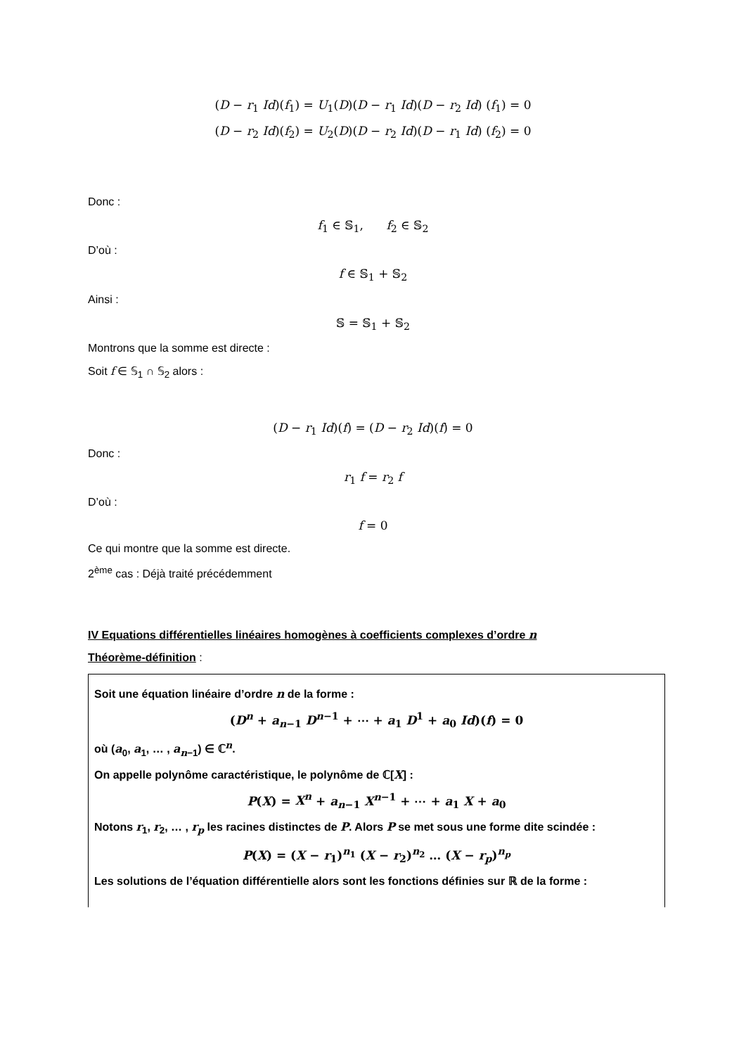(D − r<sub>1</sub> Id)(f<sub>1</sub>) = U<sub>1</sub>(D)(D − r<sub>1</sub> Id)(D − r<sub>2</sub> Id) (f<sub>1</sub>) = 0
(D − r<sub>2</sub> Id)(f<sub>2</sub>) = U<sub>2</sub>(D)(D − r<sub>2</sub> Id)(D − r<sub>1</sub> Id) (f<sub>2</sub>) = 0
Donc :
f<sub>1</sub> ∈ 𝕊<sub>1</sub>, f<sub>2</sub> ∈ 𝕊<sub>2</sub>
D’où :
f ∈ 𝕊<sub>1</sub> + 𝕊<sub>2</sub>
Ainsi :
𝕊 = 𝕊<sub>1</sub> + 𝕊<sub>2</sub>
Montrons que la somme est directe :
Soit f ∈ 𝕊<sub>1</sub> ∩ 𝕊<sub>2</sub> alors :
(D − r<sub>1</sub> Id)(f) = (D − r<sub>2</sub> Id)(f) = 0
Donc :
r<sub>1</sub> f = r<sub>2</sub> f
D’où :
f = 0
Ce qui montre que la somme est directe.
2<sup>ème</sup> cas : Déjà traité précédemment
IV Equations différentielles linéaires homogènes à coefficients complexes d’ordre n
Théorème-définition :
Soit une équation linéaire d’ordre n de la forme :
(D<sup>n</sup> + a<sub>n−1</sub> D<sup>n−1</sup> + ⋯ + a<sub>1</sub> D<sup>1</sup> + a<sub>0</sub> Id)(f) = 0
où (a<sub>0</sub>, a<sub>1</sub>, … , a<sub>n−1</sub>) ∈ ℂ<sup>n</sup>.
On appelle polynôme caractéristique, le polynôme de ℂ[X] :
P(X) = X<sup>n</sup> + a<sub>n−1</sub> X<sup>n−1</sup> + ⋯ + a<sub>1</sub> X + a<sub>0</sub>
Notons r<sub>1</sub>, r<sub>2</sub>, … , r<sub>p</sub> les racines distinctes de P. Alors P se met sous une forme dite scindée :
P(X) = (X − r<sub>1</sub>)<sup>n<sub>1</sub></sup> (X − r<sub>2</sub>)<sup>n<sub>2</sub></sup> … (X − r<sub>p</sub>)<sup>n<sub>p</sub></sup>
Les solutions de l’équation différentielle alors sont les fonctions définies sur ℝ de la forme :